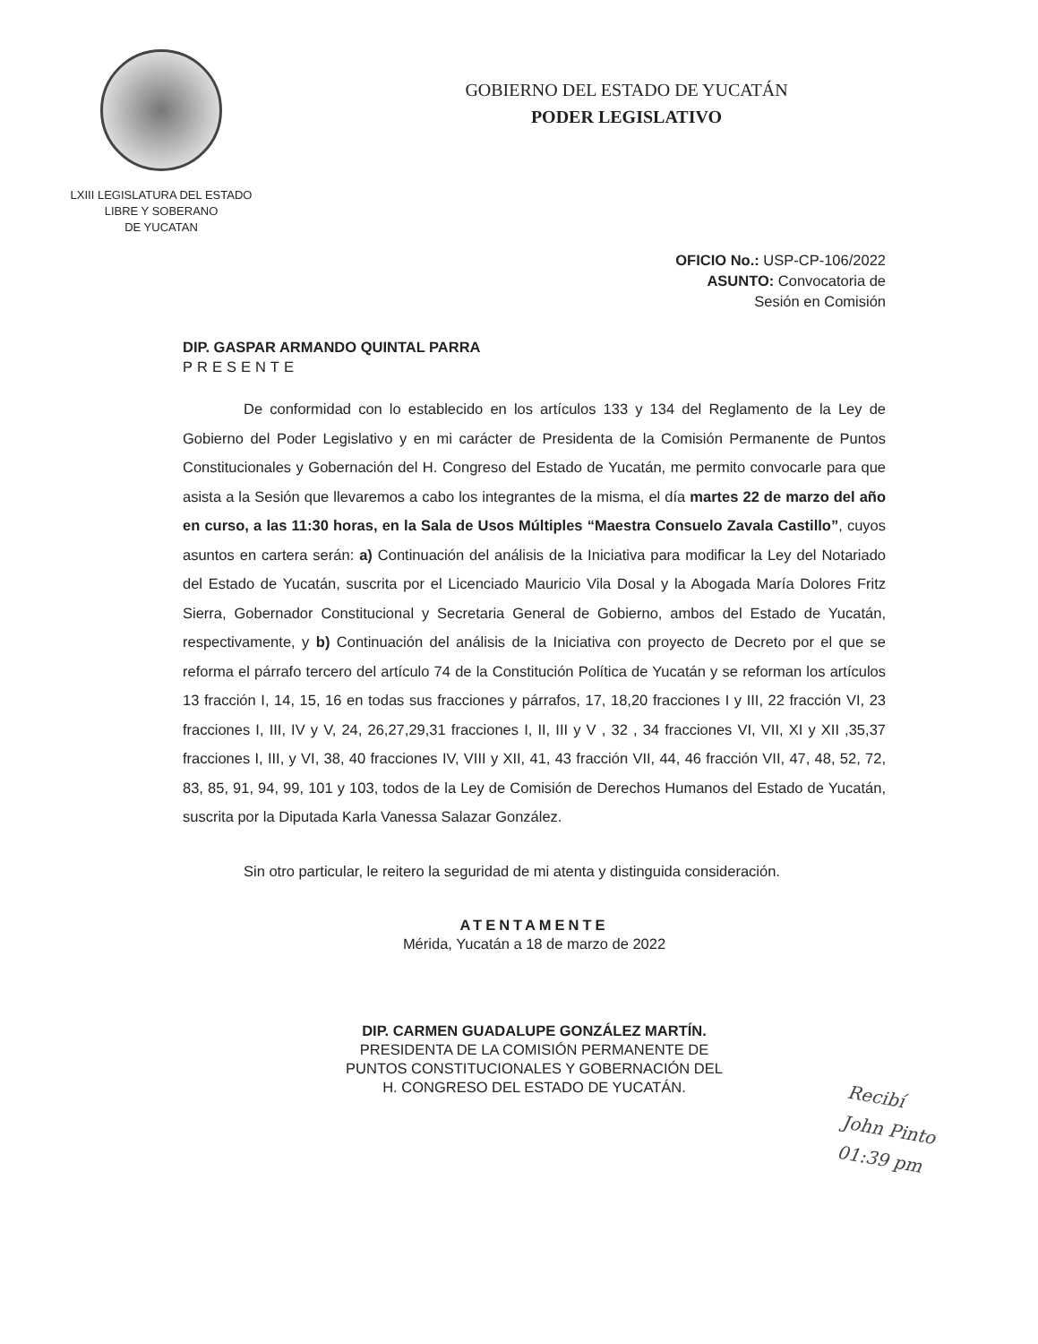LXIII LEGISLATURA DEL ESTADO
LIBRE Y SOBERANO
DE YUCATAN
GOBIERNO DEL ESTADO DE YUCATÁN
PODER LEGISLATIVO
OFICIO No.: USP-CP-106/2022
ASUNTO: Convocatoria de
Sesión en Comisión
DIP. GASPAR ARMANDO QUINTAL PARRA
PRESENTE
De conformidad con lo establecido en los artículos 133 y 134 del Reglamento de la Ley de Gobierno del Poder Legislativo y en mi carácter de Presidenta de la Comisión Permanente de Puntos Constitucionales y Gobernación del H. Congreso del Estado de Yucatán, me permito convocarle para que asista a la Sesión que llevaremos a cabo los integrantes de la misma, el día martes 22 de marzo del año en curso, a las 11:30 horas, en la Sala de Usos Múltiples “Maestra Consuelo Zavala Castillo”, cuyos asuntos en cartera serán: a) Continuación del análisis de la Iniciativa para modificar la Ley del Notariado del Estado de Yucatán, suscrita por el Licenciado Mauricio Vila Dosal y la Abogada María Dolores Fritz Sierra, Gobernador Constitucional y Secretaria General de Gobierno, ambos del Estado de Yucatán, respectivamente, y b) Continuación del análisis de la Iniciativa con proyecto de Decreto por el que se reforma el párrafo tercero del artículo 74 de la Constitución Política de Yucatán y se reforman los artículos 13 fracción I, 14, 15, 16 en todas sus fracciones y párrafos, 17, 18,20 fracciones I y III, 22 fracción VI, 23 fracciones I, III, IV y V, 24, 26,27,29,31 fracciones I, II, III y V , 32 , 34 fracciones VI, VII, XI y XII ,35,37 fracciones I, III, y VI, 38, 40 fracciones IV, VIII y XII, 41, 43 fracción VII, 44, 46 fracción VII, 47, 48, 52, 72, 83, 85, 91, 94, 99, 101 y 103, todos de la Ley de Comisión de Derechos Humanos del Estado de Yucatán, suscrita por la Diputada Karla Vanessa Salazar González.
Sin otro particular, le reitero la seguridad de mi atenta y distinguida consideración.
ATENTAMENTE
Mérida, Yucatán a 18 de marzo de 2022
DIP. CARMEN GUADALUPE GONZÁLEZ MARTÍN.
PRESIDENTA DE LA COMISIÓN PERMANENTE DE
PUNTOS CONSTITUCIONALES Y GOBERNACIÓN DEL
H. CONGRESO DEL ESTADO DE YUCATÁN.
Recibí
John Pinto
01:39 pm